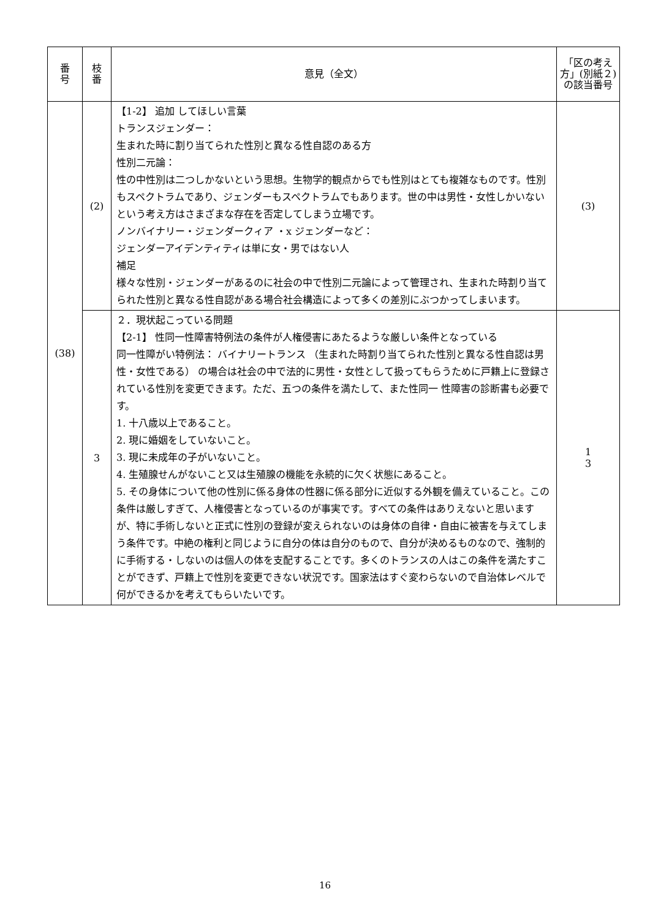| 番 号 | 枝 番 | 意見（全文） | 「区の考え方」(別紙２)の該当番号 |
| --- | --- | --- | --- |
| (38) | (2) | 【1-2】 追加 してほしい言葉 トランスジェンダー： 生まれた時に割り当てられた性別と異なる性自認のある方 性別二元論： 性の中性別は二つしかないという思想。生物学的観点からでも性別はとても複雑なものです。性別もスペクトラムであり、ジェンダーもスペクトラムでもあります。世の中は男性・女性しかいないという考え方はさまざまな存在を否定してしまう立場です。 ノンバイナリー・ジェンダークィア ・x ジェンダーなど： ジェンダーアイデンティティは単に女・男ではない人 補足 様々な性別・ジェンダーがあるのに社会の中で性別二元論によって管理され、生まれた時割り当てられた性別と異なる性自認がある場合社会構造によって多くの差別にぶつかってしまいます。 | (3) |
| | 3 | ２．現状起こっている問題 【2-1】 性同一性障害特例法の条件が人権侵害にあたるような厳しい条件となっている 同一性障がい特例法： バイナリートランス （生まれた時割り当てられた性別と異なる性自認は男性・女性である） の場合は社会の中で法的に男性・女性として扱ってもらうために戸籍上に登録されている性別を変更できます。ただ、五つの条件を満たして、また性同一 性障害の診断書も必要です。 1. 十八歳以上であること。 2. 現に婚姻をしていないこと。 3. 現に未成年の子がいないこと。 4. 生殖腺せんがないこと又は生殖腺の機能を永続的に欠く状態にあること。 5. その身体について他の性別に係る身体の性器に係る部分に近似する外観を備えていること。この条件は厳しすぎて、人権侵害となっているのが事実です。すべての条件はありえないと思いますが、特に手術しないと正式に性別の登録が変えられないのは身体の自律・自由に被害を与えてしまう条件です。中絶の権利と同じように自分の体は自分のもので、自分が決めるものなので、強制的に手術する・しないのは個人の体を支配することです。多くのトランスの人はこの条件を満たすことができず、戸籍上で性別を変更できない状況です。国家法はすぐ変わらないので自治体レベルで何ができるかを考えてもらいたいです。 | 1 3 |
16